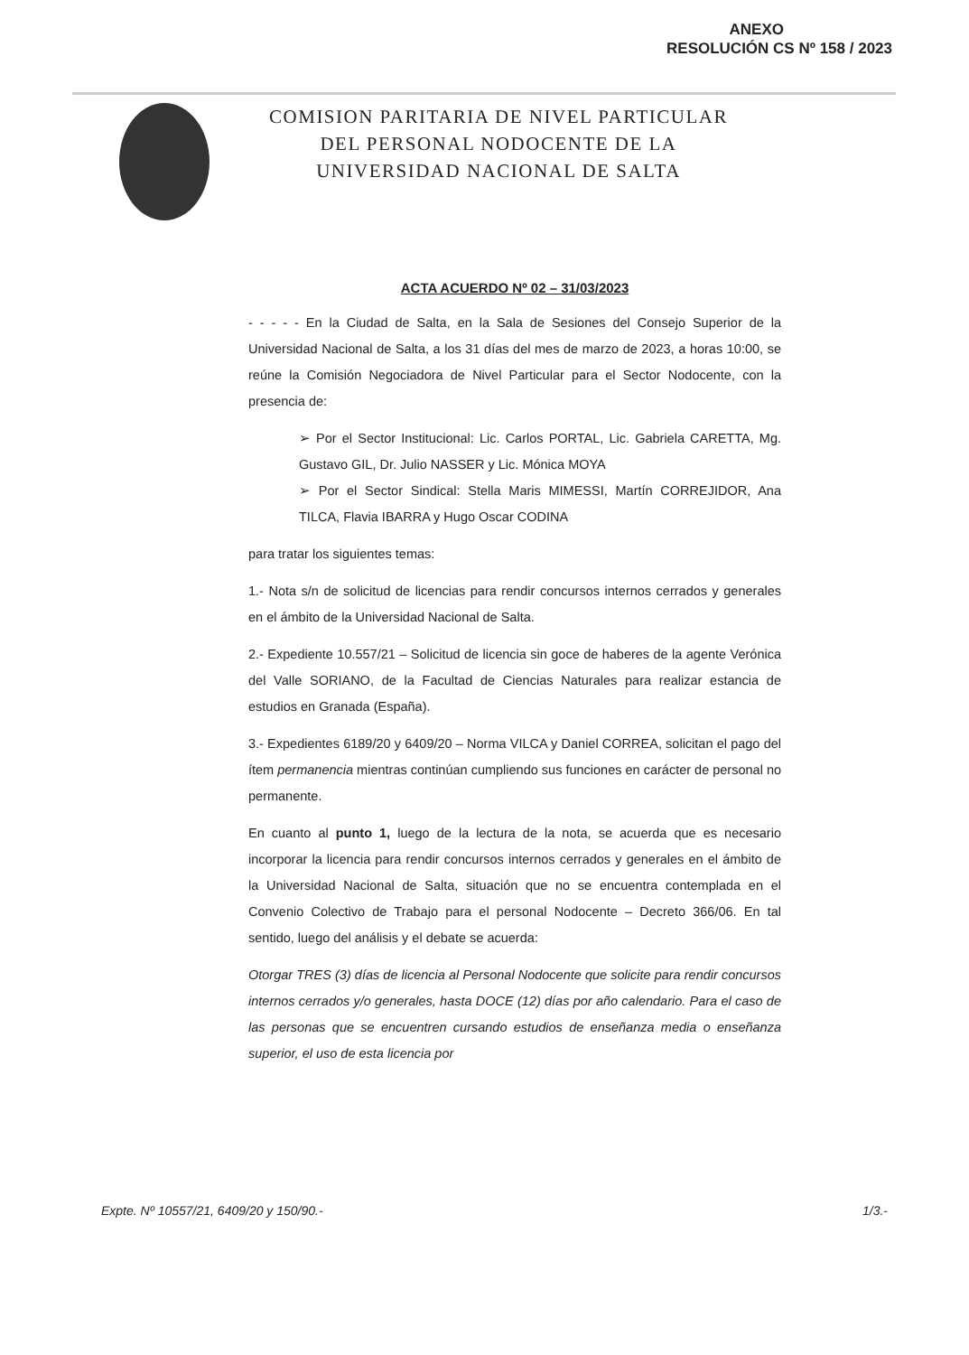ANEXO
RESOLUCIÓN CS Nº 158 / 2023
COMISION PARITARIA DE NIVEL PARTICULAR
DEL PERSONAL NODOCENTE DE LA
UNIVERSIDAD NACIONAL DE SALTA
ACTA ACUERDO Nº 02 – 31/03/2023
- - - - - En la Ciudad de Salta, en la Sala de Sesiones del Consejo Superior de la Universidad Nacional de Salta, a los 31 días del mes de marzo de 2023, a horas 10:00, se reúne la Comisión Negociadora de Nivel Particular para el Sector Nodocente, con la presencia de:
➢ Por el Sector Institucional: Lic. Carlos PORTAL, Lic. Gabriela CARETTA, Mg. Gustavo GIL, Dr. Julio NASSER y Lic. Mónica MOYA
➢ Por el Sector Sindical: Stella Maris MIMESSI, Martín CORREJIDOR, Ana TILCA, Flavia IBARRA y Hugo Oscar CODINA
para tratar los siguientes temas:
1.- Nota s/n de solicitud de licencias para rendir concursos internos cerrados y generales en el ámbito de la Universidad Nacional de Salta.
2.- Expediente 10.557/21 – Solicitud de licencia sin goce de haberes de la agente Verónica del Valle SORIANO, de la Facultad de Ciencias Naturales para realizar estancia de estudios en Granada (España).
3.- Expedientes 6189/20 y 6409/20 – Norma VILCA y Daniel CORREA, solicitan el pago del ítem permanencia mientras continúan cumpliendo sus funciones en carácter de personal no permanente.
En cuanto al punto 1, luego de la lectura de la nota, se acuerda que es necesario incorporar la licencia para rendir concursos internos cerrados y generales en el ámbito de la Universidad Nacional de Salta, situación que no se encuentra contemplada en el Convenio Colectivo de Trabajo para el personal Nodocente – Decreto 366/06. En tal sentido, luego del análisis y el debate se acuerda:
Otorgar TRES (3) días de licencia al Personal Nodocente que solicite para rendir concursos internos cerrados y/o generales, hasta DOCE (12) días por año calendario. Para el caso de las personas que se encuentren cursando estudios de enseñanza media o enseñanza superior, el uso de esta licencia por
Expte. Nº 10557/21, 6409/20 y 150/90.- 1/3.-